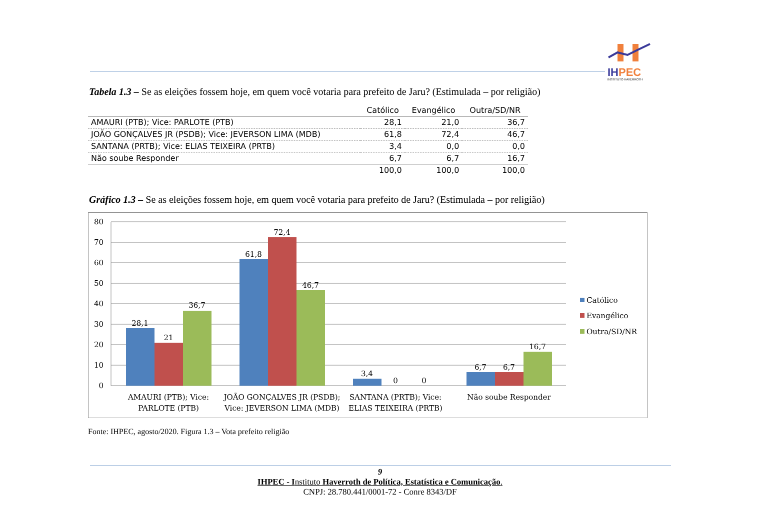IHPEC
INSTITUTO HAVERROTH
Tabela 1.3 – Se as eleições fossem hoje, em quem você votaria para prefeito de Jaru? (Estimulada – por religião)
| | Católico | Evangélico | Outra/SD/NR |
| --- | --- | --- | --- |
| AMAURI (PTB); Vice: PARLOTE (PTB) | 28,1 | 21,0 | 36,7 |
| JOÃO GONÇALVES JR (PSDB); Vice: JEVERSON LIMA (MDB) | 61,8 | 72,4 | 46,7 |
| SANTANA (PRTB); Vice: ELIAS TEIXEIRA (PRTB) | 3,4 | 0,0 | 0,0 |
| Não soube Responder | 6,7 | 6,7 | 16,7 |
| | 100,0 | 100,0 | 100,0 |
Gráfico 1.3 – Se as eleições fossem hoje, em quem você votaria para prefeito de Jaru? (Estimulada – por religião)
80
70
60
50
40
30
20
10
0
28,1
21
36,7
61,8
72,4
46,7
3,4
0
0
6,7
6,7
16,7
AMAURI (PTB); Vice:
PARLOTE (PTB)
JOÃO GONÇALVES JR (PSDB);
Vice: JEVERSON LIMA (MDB)
SANTANA (PRTB); Vice:
ELIAS TEIXEIRA (PRTB)
Não soube Responder
Católico
Evangélico
Outra/SD/NR
Fonte: IHPEC, agosto/2020. Figura 1.3 – Vota prefeito religião
9
IHPEC - Instituto Haverroth de Política, Estatística e Comunicação.
CNPJ: 28.780.441/0001-72 - Conre 8343/DF